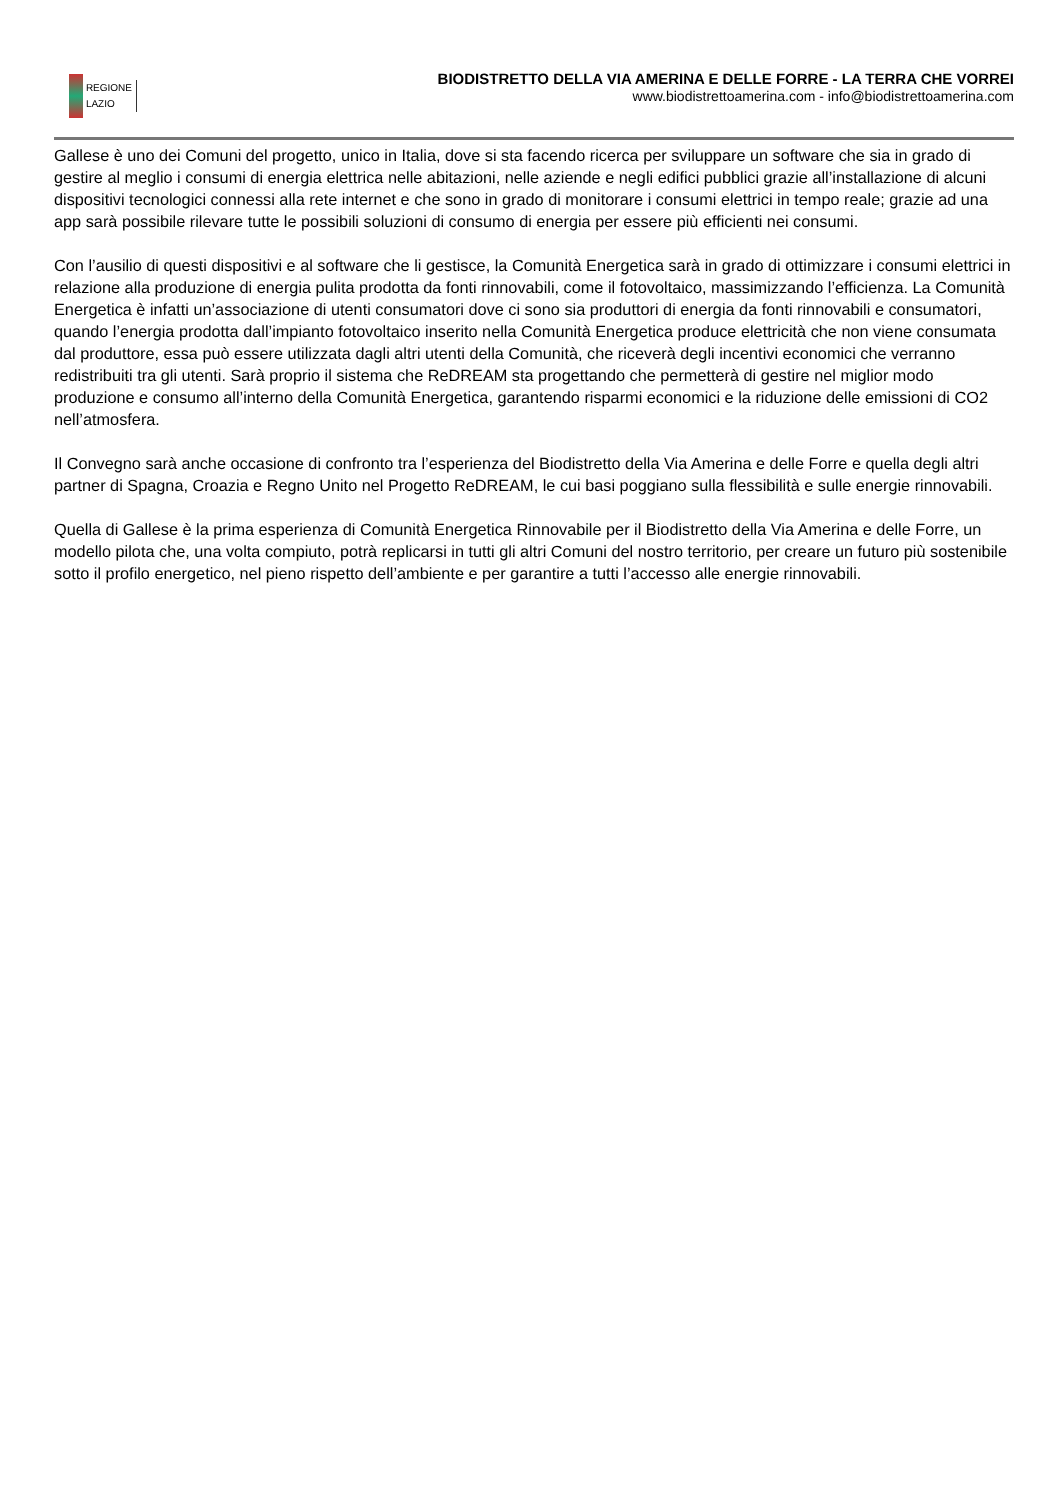REGIONE
LAZIO
BIODISTRETTO DELLA VIA AMERINA E DELLE FORRE - LA TERRA CHE VORREI
www.biodistrettoamerina.com - info@biodistrettoamerina.com
Gallese è uno dei Comuni del progetto, unico in Italia, dove si sta facendo ricerca per sviluppare un software che sia in grado di gestire al meglio i consumi di energia elettrica nelle abitazioni, nelle aziende e negli edifici pubblici grazie all’installazione di alcuni dispositivi tecnologici connessi alla rete internet e che sono in grado di monitorare i consumi elettrici in tempo reale; grazie ad una app sarà possibile rilevare tutte le possibili soluzioni di consumo di energia per essere più efficienti nei consumi.
Con l’ausilio di questi dispositivi e al software che li gestisce, la Comunità Energetica sarà in grado di ottimizzare i consumi elettrici in relazione alla produzione di energia pulita prodotta da fonti rinnovabili, come il fotovoltaico, massimizzando l’efficienza. La Comunità Energetica è infatti un’associazione di utenti consumatori dove ci sono sia produttori di energia da fonti rinnovabili e consumatori, quando l’energia prodotta dall’impianto fotovoltaico inserito nella Comunità Energetica produce elettricità che non viene consumata dal produttore, essa può essere utilizzata dagli altri utenti della Comunità, che riceverà degli incentivi economici che verranno redistribuiti tra gli utenti. Sarà proprio il sistema che ReDREAM sta progettando che permetterà di gestire nel miglior modo produzione e consumo all’interno della Comunità Energetica, garantendo risparmi economici e la riduzione delle emissioni di CO2 nell’atmosfera.
Il Convegno sarà anche occasione di confronto tra l’esperienza del Biodistretto della Via Amerina e delle Forre e quella degli altri partner di Spagna, Croazia e Regno Unito nel Progetto ReDREAM, le cui basi poggiano sulla flessibilità e sulle energie rinnovabili.
Quella di Gallese è la prima esperienza di Comunità Energetica Rinnovabile per il Biodistretto della Via Amerina e delle Forre, un modello pilota che, una volta compiuto, potrà replicarsi in tutti gli altri Comuni del nostro territorio, per creare un futuro più sostenibile sotto il profilo energetico, nel pieno rispetto dell’ambiente e per garantire a tutti l’accesso alle energie rinnovabili.